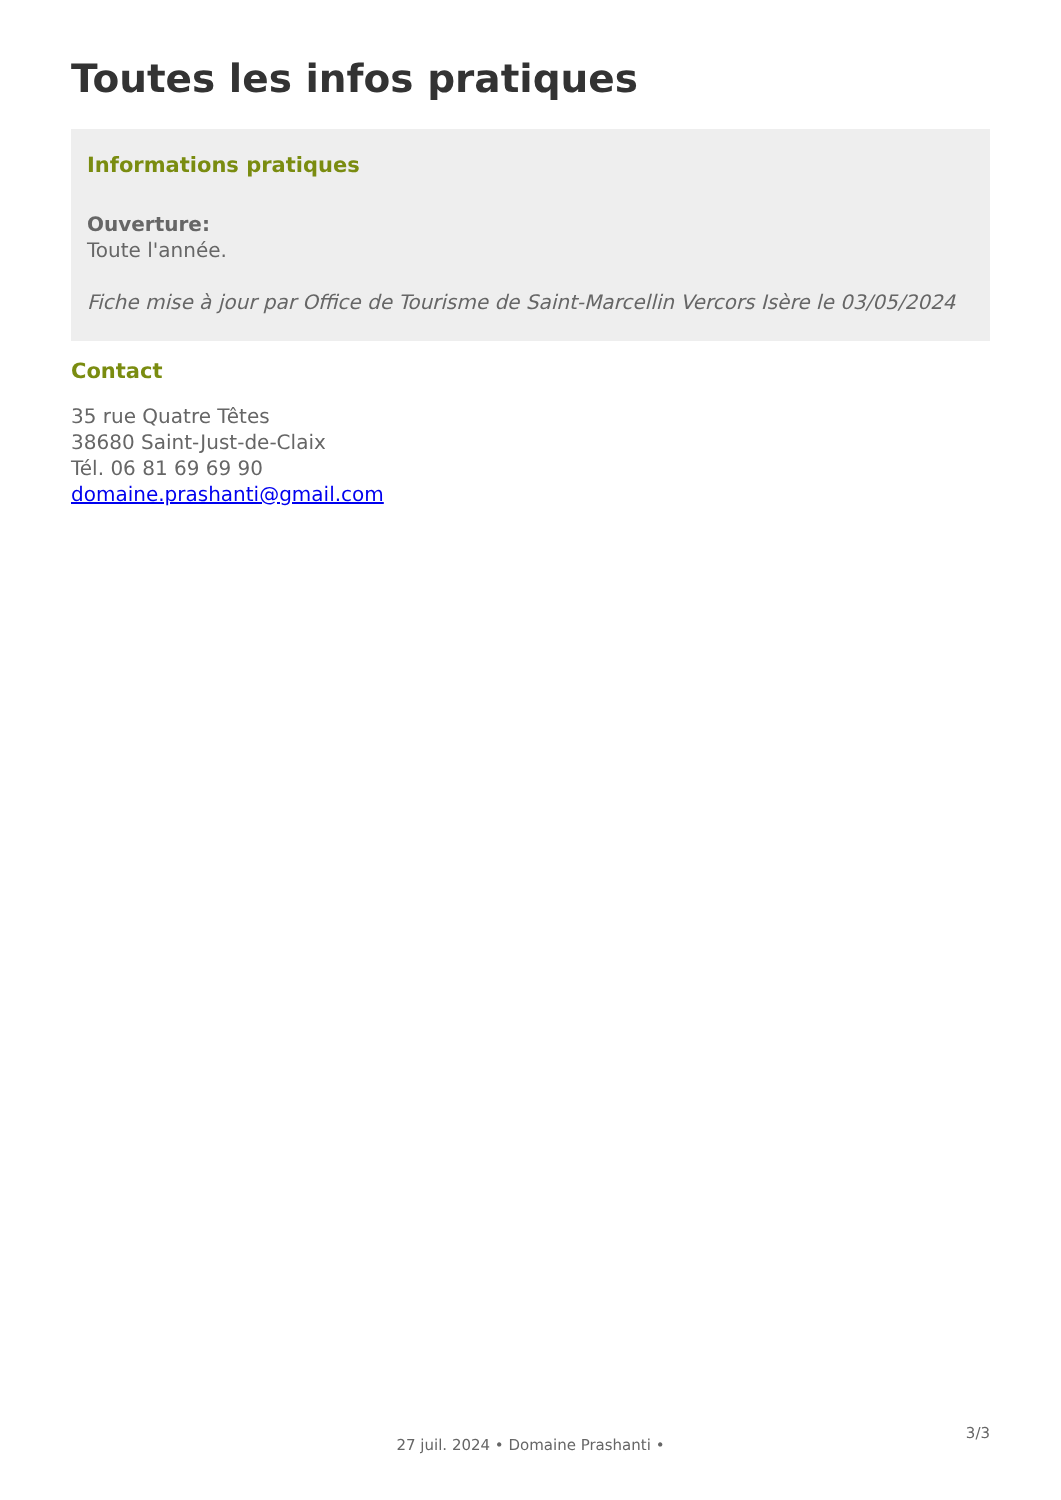Toutes les infos pratiques
Informations pratiques
Ouverture:
Toute l'année.
Fiche mise à jour par Office de Tourisme de Saint-Marcellin Vercors Isère le 03/05/2024
Contact
35 rue Quatre Têtes
38680 Saint-Just-de-Claix
Tél. 06 81 69 69 90
domaine.prashanti@gmail.com
3/3
27 juil. 2024 • Domaine Prashanti •